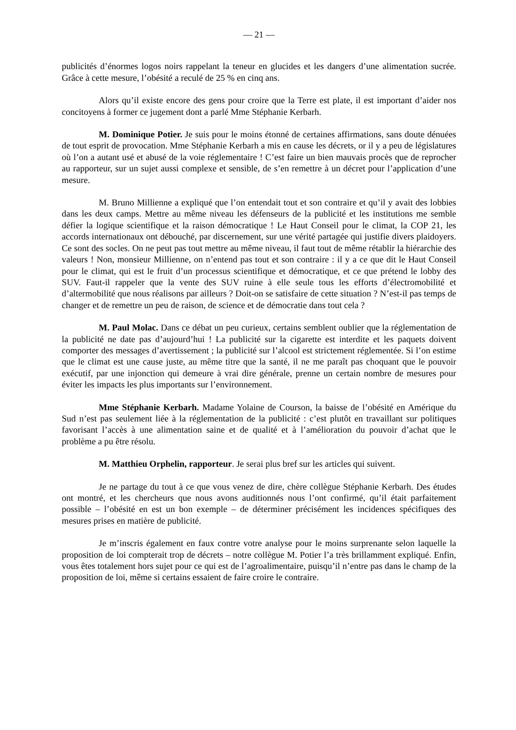— 21 —
publicités d’énormes logos noirs rappelant la teneur en glucides et les dangers d’une alimentation sucrée. Grâce à cette mesure, l’obésité a reculé de 25 % en cinq ans.
Alors qu’il existe encore des gens pour croire que la Terre est plate, il est important d’aider nos concitoyens à former ce jugement dont a parlé Mme Stéphanie Kerbarh.
M. Dominique Potier. Je suis pour le moins étonné de certaines affirmations, sans doute dénuées de tout esprit de provocation. Mme Stéphanie Kerbarh a mis en cause les décrets, or il y a peu de législatures où l’on a autant usé et abusé de la voie réglementaire ! C’est faire un bien mauvais procès que de reprocher au rapporteur, sur un sujet aussi complexe et sensible, de s’en remettre à un décret pour l’application d’une mesure.
M. Bruno Millienne a expliqué que l’on entendait tout et son contraire et qu’il y avait des lobbies dans les deux camps. Mettre au même niveau les défenseurs de la publicité et les institutions me semble défier la logique scientifique et la raison démocratique ! Le Haut Conseil pour le climat, la COP 21, les accords internationaux ont débouché, par discernement, sur une vérité partagée qui justifie divers plaidoyers. Ce sont des socles. On ne peut pas tout mettre au même niveau, il faut tout de même rétablir la hiérarchie des valeurs ! Non, monsieur Millienne, on n’entend pas tout et son contraire : il y a ce que dit le Haut Conseil pour le climat, qui est le fruit d’un processus scientifique et démocratique, et ce que prétend le lobby des SUV. Faut-il rappeler que la vente des SUV ruine à elle seule tous les efforts d’électromobilité et d’altermobilité que nous réalisons par ailleurs ? Doit-on se satisfaire de cette situation ? N’est-il pas temps de changer et de remettre un peu de raison, de science et de démocratie dans tout cela ?
M. Paul Molac. Dans ce débat un peu curieux, certains semblent oublier que la réglementation de la publicité ne date pas d’aujourd’hui ! La publicité sur la cigarette est interdite et les paquets doivent comporter des messages d’avertissement ; la publicité sur l’alcool est strictement réglementée. Si l’on estime que le climat est une cause juste, au même titre que la santé, il ne me paraît pas choquant que le pouvoir exécutif, par une injonction qui demeure à vrai dire générale, prenne un certain nombre de mesures pour éviter les impacts les plus importants sur l’environnement.
Mme Stéphanie Kerbarh. Madame Yolaine de Courson, la baisse de l’obésité en Amérique du Sud n’est pas seulement liée à la réglementation de la publicité : c’est plutôt en travaillant sur politiques favorisant l’accès à une alimentation saine et de qualité et à l’amélioration du pouvoir d’achat que le problème a pu être résolu.
M. Matthieu Orphelin, rapporteur. Je serai plus bref sur les articles qui suivent.
Je ne partage du tout à ce que vous venez de dire, chère collègue Stéphanie Kerbarh. Des études ont montré, et les chercheurs que nous avons auditionnés nous l’ont confirmé, qu’il était parfaitement possible – l’obésité en est un bon exemple – de déterminer précisément les incidences spécifiques des mesures prises en matière de publicité.
Je m’inscris également en faux contre votre analyse pour le moins surprenante selon laquelle la proposition de loi compterait trop de décrets – notre collègue M. Potier l’a très brillamment expliqué. Enfin, vous êtes totalement hors sujet pour ce qui est de l’agroalimentaire, puisqu’il n’entre pas dans le champ de la proposition de loi, même si certains essaient de faire croire le contraire.